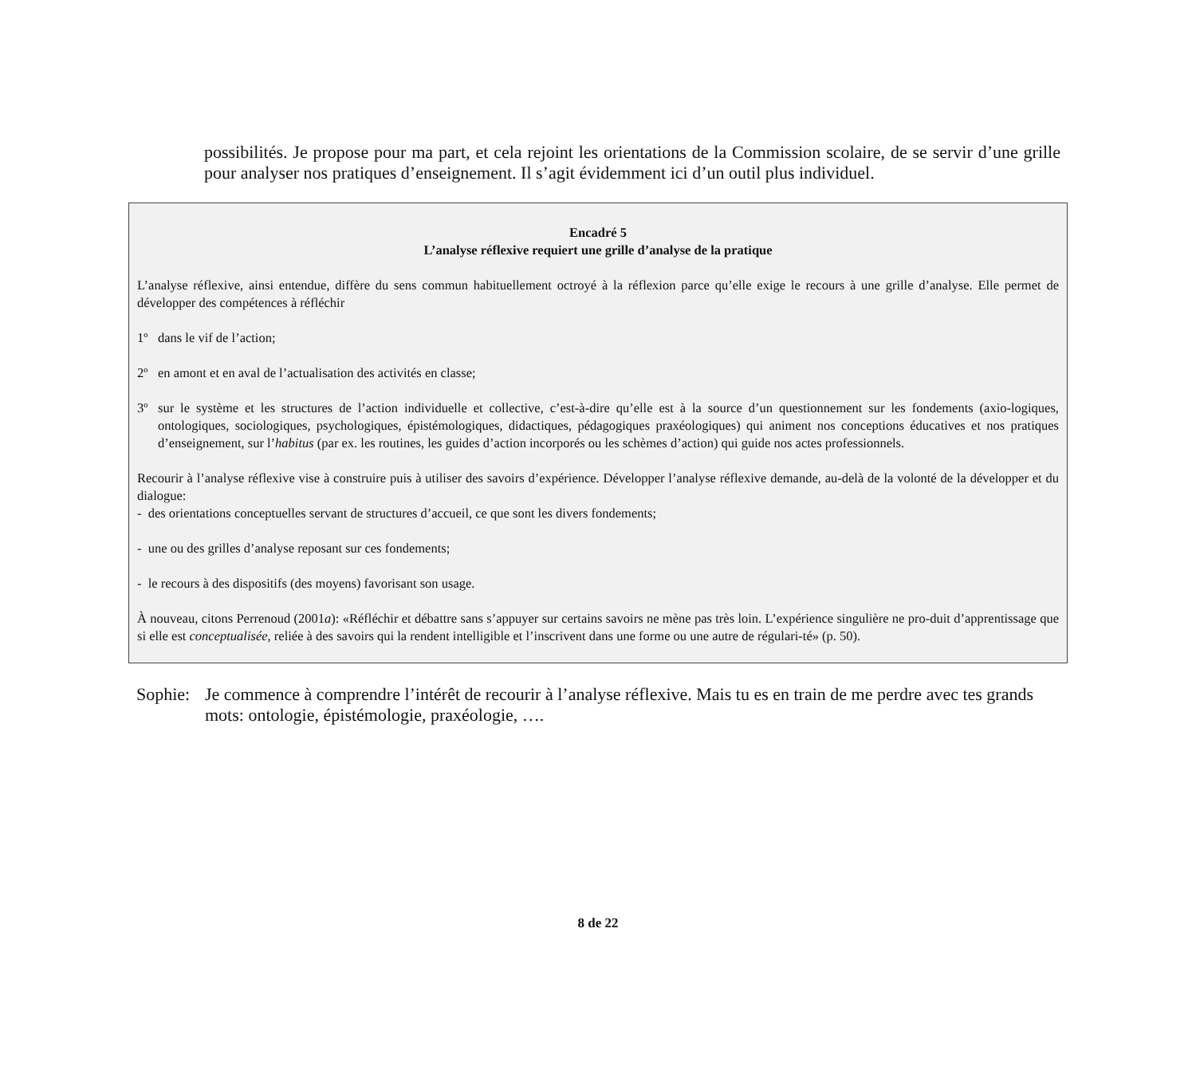possibilités. Je propose pour ma part, et cela rejoint les orientations de la Commission scolaire, de se servir d’une grille pour analyser nos pratiques d’enseignement. Il s’agit évidemment ici d’un outil plus individuel.
Encadré 5
L’analyse réflexive requiert une grille d’analyse de la pratique
L’analyse réflexive, ainsi entendue, diffère du sens commun habituellement octroyé à la réflexion parce qu’elle exige le recours à une grille d’analyse. Elle permet de développer des compétences à réfléchir
1º dans le vif de l’action;
2º en amont et en aval de l’actualisation des activités en classe;
3º sur le système et les structures de l’action individuelle et collective, c’est-à-dire qu’elle est à la source d’un questionnement sur les fondements (axio-logiques, ontologiques, sociologiques, psychologiques, épistémologiques, didactiques, pédagogiques praxéologiques) qui animent nos conceptions éducatives et nos pratiques d’enseignement, sur l’habitus (par ex. les routines, les guides d’action incorporés ou les schèmes d’action) qui guide nos actes professionnels.
Recourir à l’analyse réflexive vise à construire puis à utiliser des savoirs d’expérience. Développer l’analyse réflexive demande, au-delà de la volonté de la développer et du dialogue:
- des orientations conceptuelles servant de structures d’accueil, ce que sont les divers fondements;
- une ou des grilles d’analyse reposant sur ces fondements;
- le recours à des dispositifs (des moyens) favorisant son usage.
À nouveau, citons Perrenoud (2001a): «Réfléchir et débattre sans s’appuyer sur certains savoirs ne mène pas très loin. L’expérience singulière ne pro-duit d’apprentissage que si elle est conceptualisée, reliée à des savoirs qui la rendent intelligible et l’inscrivent dans une forme ou une autre de régulari-té» (p. 50).
Sophie:
Je commence à comprendre l’intérêt de recourir à l’analyse réflexive. Mais tu es en train de me perdre avec tes grands mots: ontologie, épistémologie, praxéologie, ….
8 de 22